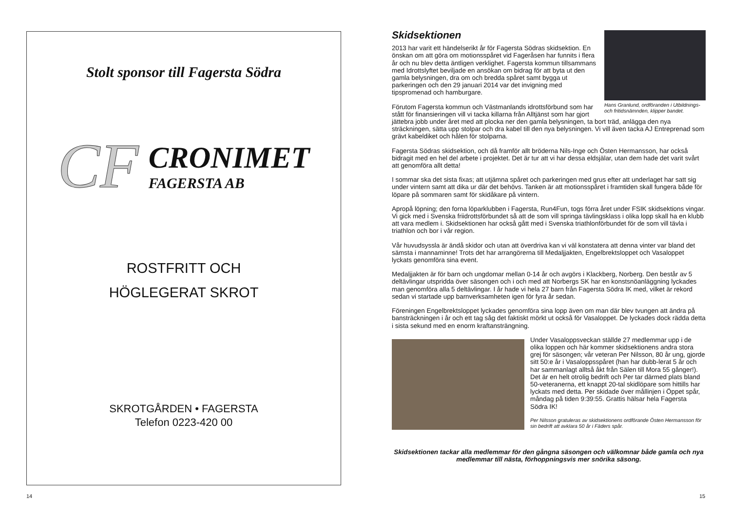Stolt sponsor till Fagersta Södra
CF
CRONIMET
FAGERSTA AB
ROSTFRITT OCH
HÖGLEGERAT SKROT
SKROTGÅRDEN • FAGERSTA
Telefon 0223-420 00
14 15
Hans Granlund, ordföranden i Utbildnings- och fritidsnämnden, klipper bandet.
Skidsektionen
2013 har varit ett händelserikt år för Fagersta Södras skidsektion. En önskan om att göra om motionsspåret vid Fageråsen har funnits i flera år och nu blev detta äntligen verklighet. Fagersta kommun tillsammans med Idrottslyftet beviljade en ansökan om bidrag för att byta ut den gamla belysningen, dra om och bredda spåret samt bygga ut parkeringen och den 29 januari 2014 var det invigning med tipspromenad och hamburgare.
Förutom Fagersta kommun och Västmanlands idrottsförbund som har stått för finansieringen vill vi tacka killarna från Alltjänst som har gjort jättebra jobb under året med att plocka ner den gamla belysningen, ta bort träd, anlägga den nya sträckningen, sätta upp stolpar och dra kabel till den nya belysningen. Vi vill även tacka AJ Entreprenad som grävt kabeldiket och hålen för stolparna.
Fagersta Södras skidsektion, och då framför allt bröderna Nils-Inge och Östen Hermansson, har också bidragit med en hel del arbete i projektet. Det är tur att vi har dessa eldsjälar, utan dem hade det varit svårt att genomföra allt detta!
I sommar ska det sista fixas; att utjämna spåret och parkeringen med grus efter att underlaget har satt sig under vintern samt att dika ur där det behövs. Tanken är att motionsspåret i framtiden skall fungera både för löpare på sommaren samt för skidåkare på vintern.
Apropå löpning; den forna löparklubben i Fagersta, Run4Fun, togs förra året under FSIK skidsektions vingar. Vi gick med i Svenska friidrottsförbundet så att de som vill springa tävlingsklass i olika lopp skall ha en klubb att vara medlem i. Skidsektionen har också gått med i Svenska triathlonförbundet för de som vill tävla i triathlon och bor i vår region.
Vår huvudsyssla är ändå skidor och utan att överdriva kan vi väl konstatera att denna vinter var bland det sämsta i mannaminne! Trots det har arrangörerna till Medaljjakten, Engelbrektsloppet och Vasaloppet lyckats genomföra sina event.
Medaljjakten är för barn och ungdomar mellan 0-14 år och avgörs i Klackberg, Norberg. Den består av 5 deltävlingar utspridda över säsongen och i och med att Norbergs SK har en konstsnöanläggning lyckades man genomföra alla 5 deltävlingar. I år hade vi hela 27 barn från Fagersta Södra IK med, vilket är rekord sedan vi startade upp barnverksamheten igen för fyra år sedan.
Föreningen Engelbrektsloppet lyckades genomföra sina lopp även om man där blev tvungen att ändra på bansträckningen i år och ett tag såg det faktiskt mörkt ut också för Vasaloppet. De lyckades dock rädda detta i sista sekund med en enorm kraftansträngning.
Under Vasaloppsveckan ställde 27 medlemmar upp i de olika loppen och här kommer skidsektionens andra stora grej för säsongen; vår veteran Per Nilsson, 80 år ung, gjorde sitt 50:e år i Vasaloppsspåret (han har dubb-lerat 5 år och har sammanlagt alltså åkt från Sälen till Mora 55 gånger!). Det är en helt otrolig bedrift och Per tar därmed plats bland 50-veteranerna, ett knappt 20-tal skidlöpare som hittills har lyckats med detta. Per skidade över mållinjen i Öppet spår, måndag på tiden 9:39:55. Grattis hälsar hela Fagersta Södra IK!
Per Nilsson gratuleras av skidsektionens ordförande Östen Hermansson för sin bedrift att avklara 50 år i Fäders spår.
Skidsektionen tackar alla medlemmar för den gångna säsongen och välkomnar både gamla och nya medlemmar till nästa, förhoppningsvis mer snörika säsong.